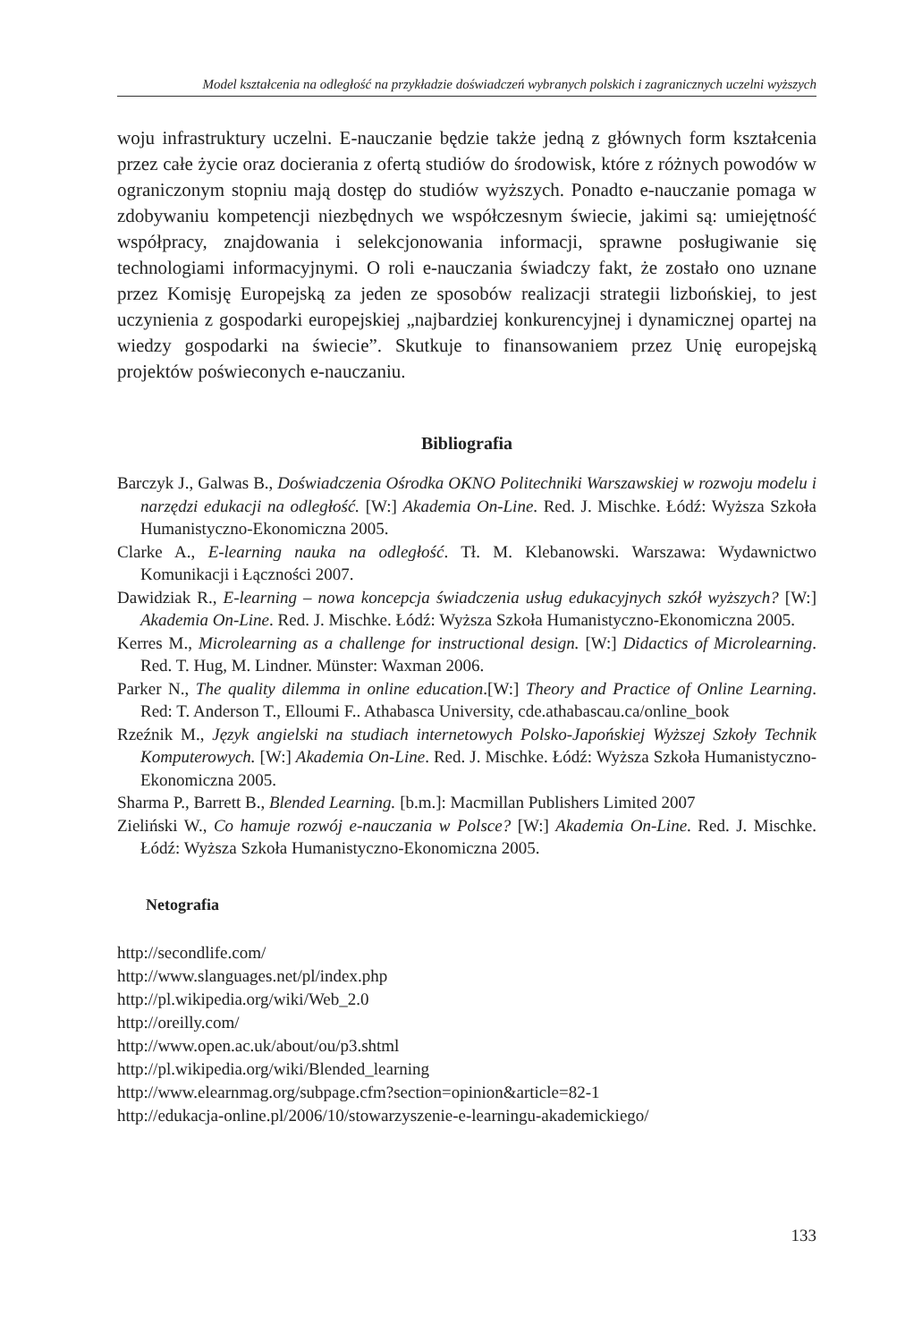Model kształcenia na odległość na przykładzie doświadczeń wybranych polskich i zagranicznych uczelni wyższych
woju infrastruktury uczelni. E-nauczanie będzie także jedną z głównych form kształcenia przez całe życie oraz docierania z ofertą studiów do środowisk, które z różnych powodów w ograniczonym stopniu mają dostęp do studiów wyższych. Ponadto e-nauczanie pomaga w zdobywaniu kompetencji niezbędnych we współczesnym świecie, jakimi są: umiejętność współpracy, znajdowania i selekcjonowania informacji, sprawne posługiwanie się technologiami informacyjnymi. O roli e-nauczania świadczy fakt, że zostało ono uznane przez Komisję Europejską za jeden ze sposobów realizacji strategii lizbońskiej, to jest uczynienia z gospodarki europejskiej „najbardziej konkurencyjnej i dynamicznej opartej na wiedzy gospodarki na świecie”. Skutkuje to finansowaniem przez Unię europejską projektów poświeconych e-nauczaniu.
Bibliografia
Barczyk J., Galwas B., Doświadczenia Ośrodka OKNO Politechniki Warszawskiej w rozwoju modelu i narzędzi edukacji na odległość. [W:] Akademia On-Line. Red. J. Mischke. Łódź: Wyższa Szkoła Humanistyczno-Ekonomiczna 2005.
Clarke A., E-learning nauka na odległość. Tł. M. Klebanowski. Warszawa: Wydawnictwo Komunikacji i Łączności 2007.
Dawidziak R., E-learning – nowa koncepcja świadczenia usług edukacyjnych szkół wyższych? [W:] Akademia On-Line. Red. J. Mischke. Łódź: Wyższa Szkoła Humanistyczno-Ekonomiczna 2005.
Kerres M., Microlearning as a challenge for instructional design. [W:] Didactics of Microlearning. Red. T. Hug, M. Lindner. Münster: Waxman 2006.
Parker N., The quality dilemma in online education.[W:] Theory and Practice of Online Learning. Red: T. Anderson T., Elloumi F.. Athabasca University, cde.athabascau.ca/online_book
Rzeźnik M., Język angielski na studiach internetowych Polsko-Japońskiej Wyższej Szkoły Technik Komputerowych. [W:] Akademia On-Line. Red. J. Mischke. Łódź: Wyższa Szkoła Humanistyczno-Ekonomiczna 2005.
Sharma P., Barrett B., Blended Learning. [b.m.]: Macmillan Publishers Limited 2007
Zieliński W., Co hamuje rozwój e-nauczania w Polsce? [W:] Akademia On-Line. Red. J. Mischke. Łódź: Wyższa Szkoła Humanistyczno-Ekonomiczna 2005.
Netografia
http://secondlife.com/
http://www.slanguages.net/pl/index.php
http://pl.wikipedia.org/wiki/Web_2.0
http://oreilly.com/
http://www.open.ac.uk/about/ou/p3.shtml
http://pl.wikipedia.org/wiki/Blended_learning
http://www.elearnmag.org/subpage.cfm?section=opinion&article=82-1
http://edukacja-online.pl/2006/10/stowarzyszenie-e-learningu-akademickiego/
133